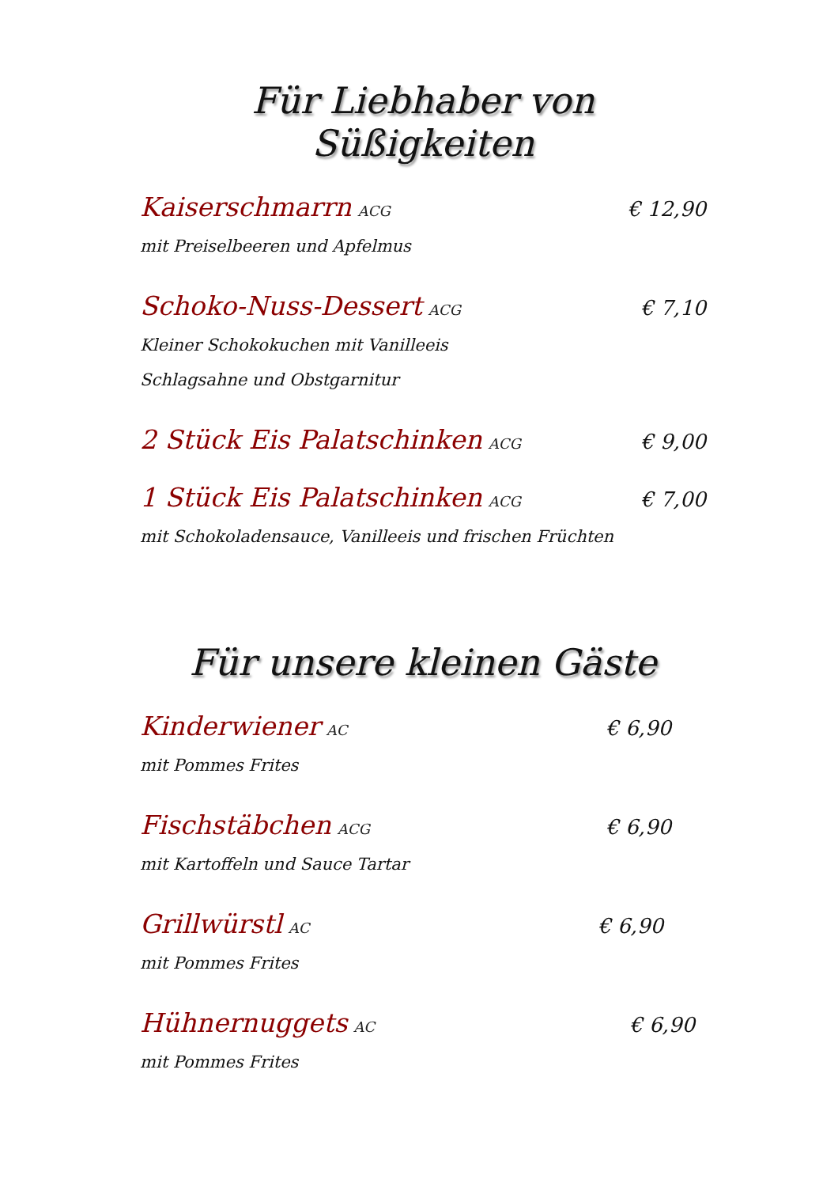Für Liebhaber von Süßigkeiten
Kaiserschmarrn ACG € 12,90
mit Preiselbeeren und Apfelmus
Schoko-Nuss-Dessert ACG € 7,10
Kleiner Schokokuchen mit Vanilleeis
Schlagsahne und Obstgarnitur
2 Stück Eis Palatschinken ACG € 9,00
1 Stück Eis Palatschinken ACG € 7,00
mit Schokoladensauce, Vanilleeis und frischen Früchten
Für unsere kleinen Gäste
Kinderwiener AC € 6,90
mit Pommes Frites
Fischstäbchen ACG € 6,90
mit Kartoffeln und Sauce Tartar
Grillwürstl AC € 6,90
mit Pommes Frites
Hühnernuggets AC € 6,90
mit Pommes Frites